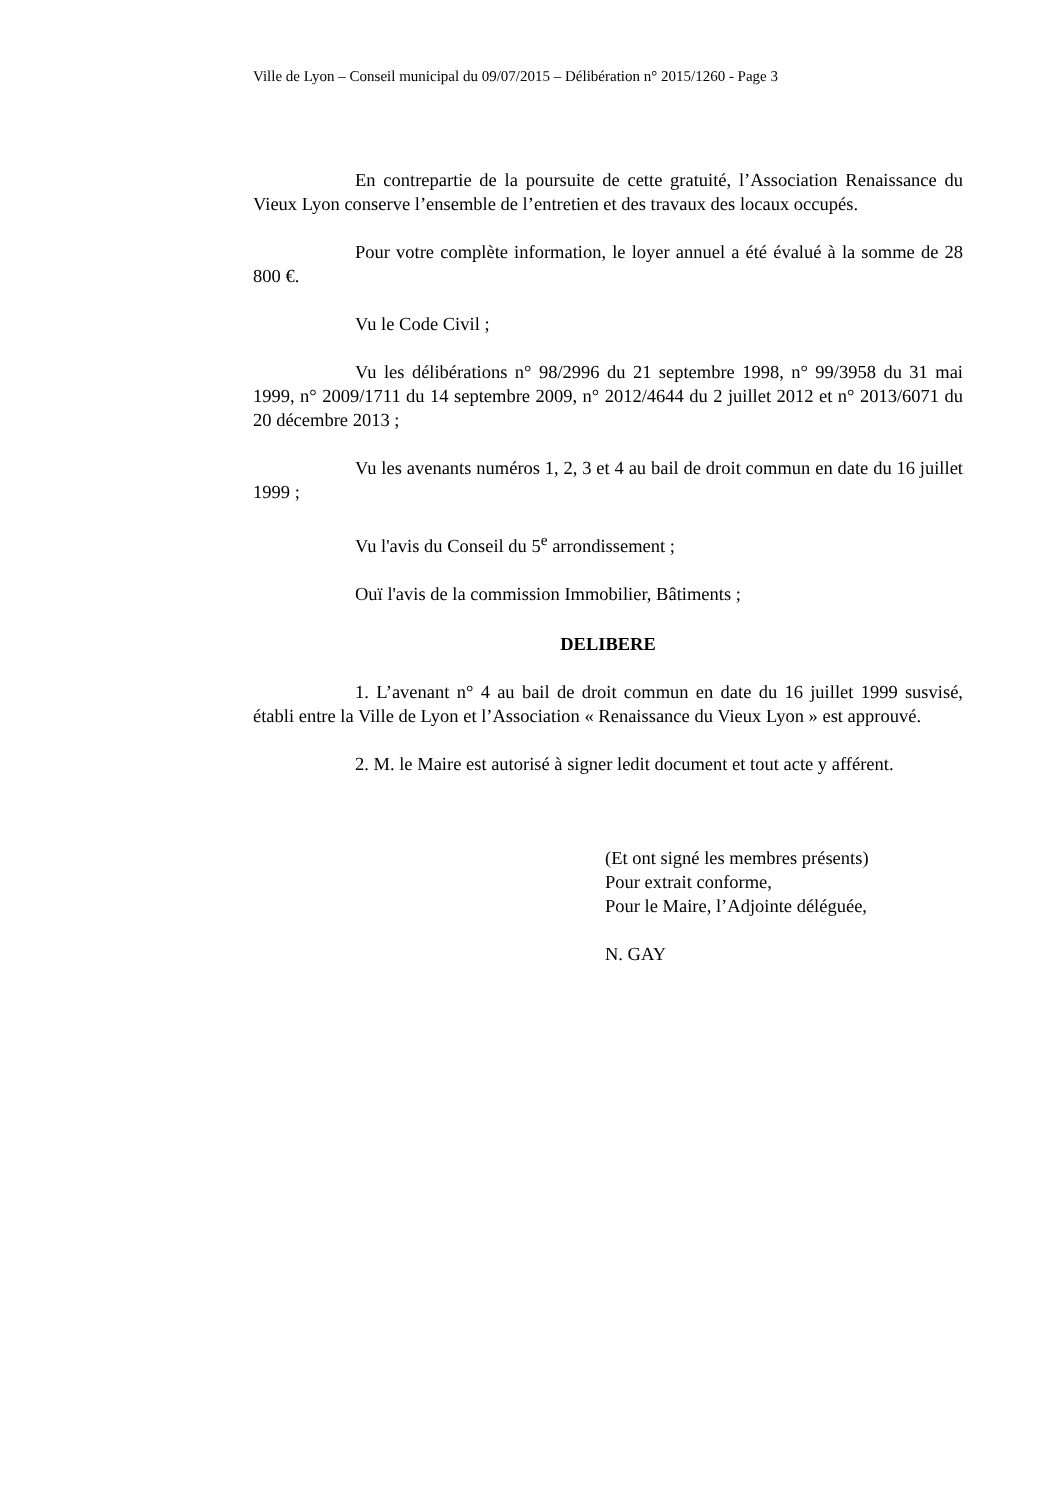Ville de Lyon – Conseil municipal du 09/07/2015 – Délibération n° 2015/1260 - Page 3
En contrepartie de la poursuite de cette gratuité, l’Association Renaissance du Vieux Lyon conserve l’ensemble de l’entretien et des travaux des locaux occupés.
Pour votre complète information, le loyer annuel a été évalué à la somme de 28 800 €.
Vu le Code Civil ;
Vu les délibérations n° 98/2996 du 21 septembre 1998, n° 99/3958 du 31 mai 1999, n° 2009/1711 du 14 septembre 2009, n° 2012/4644 du 2 juillet 2012 et n° 2013/6071 du 20 décembre 2013 ;
Vu les avenants numéros 1, 2, 3 et 4 au bail de droit commun en date du 16 juillet 1999 ;
Vu l'avis du Conseil du 5<sup>e</sup> arrondissement ;
Ouï l'avis de la commission Immobilier, Bâtiments ;
DELIBERE
1. L’avenant n° 4 au bail de droit commun en date du 16 juillet 1999 susvisé, établi entre la Ville de Lyon et l’Association « Renaissance du Vieux Lyon » est approuvé.
2. M. le Maire est autorisé à signer ledit document et tout acte y afférent.
(Et ont signé les membres présents)
Pour extrait conforme,
Pour le Maire, l’Adjointe déléguée,
N. GAY